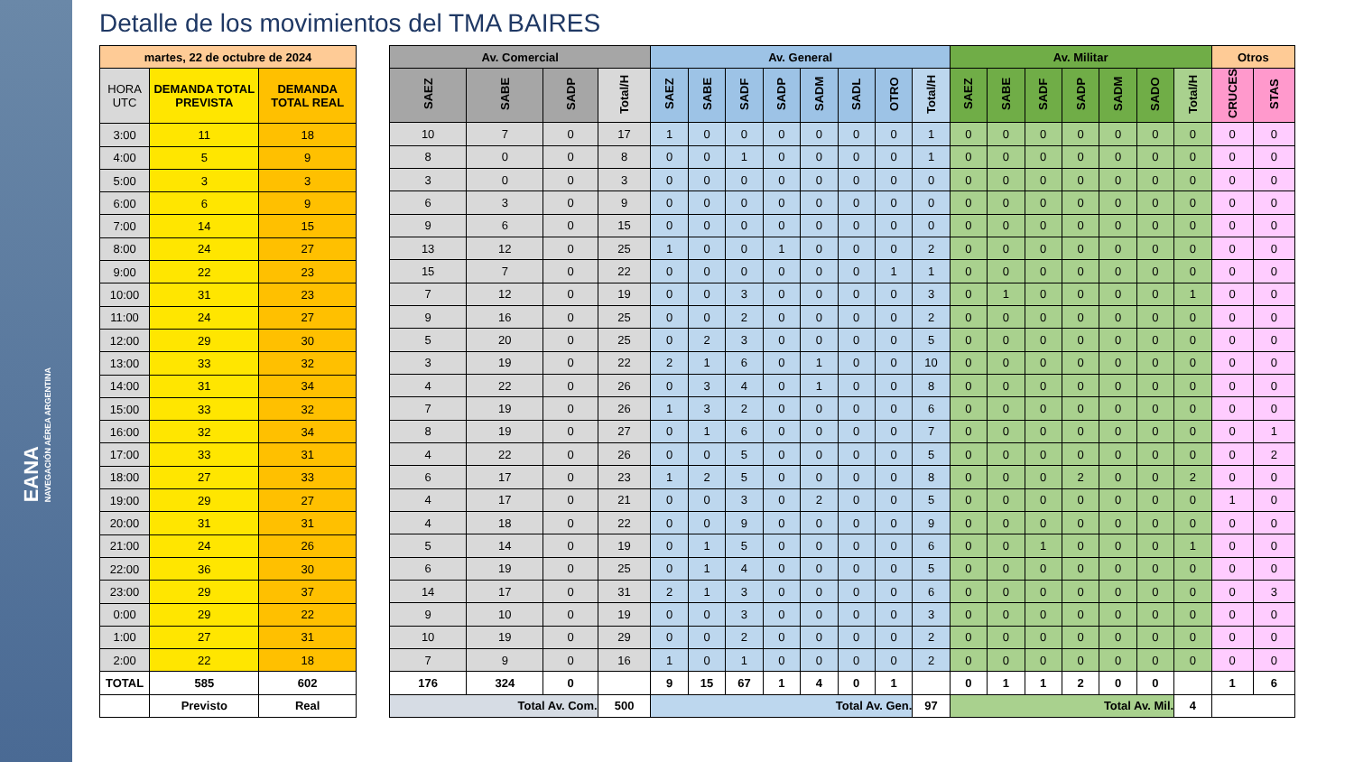EANA
NAVEGACIÓN AÉREA ARGENTINA
Detalle de los movimientos del TMA BAIRES
| martes, 22 de octubre de 2024 | | |
| --- | --- | --- |
| HORA UTC | DEMANDA TOTAL PREVISTA | DEMANDA TOTAL REAL |
| 3:00 | 11 | 18 |
| 4:00 | 5 | 9 |
| 5:00 | 3 | 3 |
| 6:00 | 6 | 9 |
| 7:00 | 14 | 15 |
| 8:00 | 24 | 27 |
| 9:00 | 22 | 23 |
| 10:00 | 31 | 23 |
| 11:00 | 24 | 27 |
| 12:00 | 29 | 30 |
| 13:00 | 33 | 32 |
| 14:00 | 31 | 34 |
| 15:00 | 33 | 32 |
| 16:00 | 32 | 34 |
| 17:00 | 33 | 31 |
| 18:00 | 27 | 33 |
| 19:00 | 29 | 27 |
| 20:00 | 31 | 31 |
| 21:00 | 24 | 26 |
| 22:00 | 36 | 30 |
| 23:00 | 29 | 37 |
| 0:00 | 29 | 22 |
| 1:00 | 27 | 31 |
| 2:00 | 22 | 18 |
| TOTAL | 585 | 602 |
| | Previsto | Real |
| Av. Comercial | | | | Av. General | | | | | | | | Av. Militar | | | | | | | Otros | |
| --- | --- | --- | --- | --- | --- | --- | --- | --- | --- | --- | --- | --- | --- | --- | --- | --- | --- | --- | --- | --- |
| SAEZ | SABE | SADP | Total/H | SAEZ | SABE | SADF | SADP | SADM | SADL | OTRO | Total/H | SAEZ | SABE | SADF | SADP | SADM | SADO | Total/H | CRUCES | STAS |
| 10 | 7 | 0 | 17 | 1 | 0 | 0 | 0 | 0 | 0 | 0 | 1 | 0 | 0 | 0 | 0 | 0 | 0 | 0 | 0 | 0 |
| 8 | 0 | 0 | 8 | 0 | 0 | 1 | 0 | 0 | 0 | 0 | 1 | 0 | 0 | 0 | 0 | 0 | 0 | 0 | 0 | 0 |
| 3 | 0 | 0 | 3 | 0 | 0 | 0 | 0 | 0 | 0 | 0 | 0 | 0 | 0 | 0 | 0 | 0 | 0 | 0 | 0 | 0 |
| 6 | 3 | 0 | 9 | 0 | 0 | 0 | 0 | 0 | 0 | 0 | 0 | 0 | 0 | 0 | 0 | 0 | 0 | 0 | 0 | 0 |
| 9 | 6 | 0 | 15 | 0 | 0 | 0 | 0 | 0 | 0 | 0 | 0 | 0 | 0 | 0 | 0 | 0 | 0 | 0 | 0 | 0 |
| 13 | 12 | 0 | 25 | 1 | 0 | 0 | 1 | 0 | 0 | 0 | 2 | 0 | 0 | 0 | 0 | 0 | 0 | 0 | 0 | 0 |
| 15 | 7 | 0 | 22 | 0 | 0 | 0 | 0 | 0 | 0 | 1 | 1 | 0 | 0 | 0 | 0 | 0 | 0 | 0 | 0 | 0 |
| 7 | 12 | 0 | 19 | 0 | 0 | 3 | 0 | 0 | 0 | 0 | 3 | 0 | 1 | 0 | 0 | 0 | 0 | 1 | 0 | 0 |
| 9 | 16 | 0 | 25 | 0 | 0 | 2 | 0 | 0 | 0 | 0 | 2 | 0 | 0 | 0 | 0 | 0 | 0 | 0 | 0 | 0 |
| 5 | 20 | 0 | 25 | 0 | 2 | 3 | 0 | 0 | 0 | 0 | 5 | 0 | 0 | 0 | 0 | 0 | 0 | 0 | 0 | 0 |
| 3 | 19 | 0 | 22 | 2 | 1 | 6 | 0 | 1 | 0 | 0 | 10 | 0 | 0 | 0 | 0 | 0 | 0 | 0 | 0 | 0 |
| 4 | 22 | 0 | 26 | 0 | 3 | 4 | 0 | 1 | 0 | 0 | 8 | 0 | 0 | 0 | 0 | 0 | 0 | 0 | 0 | 0 |
| 7 | 19 | 0 | 26 | 1 | 3 | 2 | 0 | 0 | 0 | 0 | 6 | 0 | 0 | 0 | 0 | 0 | 0 | 0 | 0 | 0 |
| 8 | 19 | 0 | 27 | 0 | 1 | 6 | 0 | 0 | 0 | 0 | 7 | 0 | 0 | 0 | 0 | 0 | 0 | 0 | 0 | 1 |
| 4 | 22 | 0 | 26 | 0 | 0 | 5 | 0 | 0 | 0 | 0 | 5 | 0 | 0 | 0 | 0 | 0 | 0 | 0 | 0 | 2 |
| 6 | 17 | 0 | 23 | 1 | 2 | 5 | 0 | 0 | 0 | 0 | 8 | 0 | 0 | 0 | 2 | 0 | 0 | 2 | 0 | 0 |
| 4 | 17 | 0 | 21 | 0 | 0 | 3 | 0 | 2 | 0 | 0 | 5 | 0 | 0 | 0 | 0 | 0 | 0 | 0 | 1 | 0 |
| 4 | 18 | 0 | 22 | 0 | 0 | 9 | 0 | 0 | 0 | 0 | 9 | 0 | 0 | 0 | 0 | 0 | 0 | 0 | 0 | 0 |
| 5 | 14 | 0 | 19 | 0 | 1 | 5 | 0 | 0 | 0 | 0 | 6 | 0 | 0 | 1 | 0 | 0 | 0 | 1 | 0 | 0 |
| 6 | 19 | 0 | 25 | 0 | 1 | 4 | 0 | 0 | 0 | 0 | 5 | 0 | 0 | 0 | 0 | 0 | 0 | 0 | 0 | 0 |
| 14 | 17 | 0 | 31 | 2 | 1 | 3 | 0 | 0 | 0 | 0 | 6 | 0 | 0 | 0 | 0 | 0 | 0 | 0 | 0 | 3 |
| 9 | 10 | 0 | 19 | 0 | 0 | 3 | 0 | 0 | 0 | 0 | 3 | 0 | 0 | 0 | 0 | 0 | 0 | 0 | 0 | 0 |
| 10 | 19 | 0 | 29 | 0 | 0 | 2 | 0 | 0 | 0 | 0 | 2 | 0 | 0 | 0 | 0 | 0 | 0 | 0 | 0 | 0 |
| 7 | 9 | 0 | 16 | 1 | 0 | 1 | 0 | 0 | 0 | 0 | 2 | 0 | 0 | 0 | 0 | 0 | 0 | 0 | 0 | 0 |
| 176 | 324 | 0 | | 9 | 15 | 67 | 1 | 4 | 0 | 1 | | 0 | 1 | 1 | 2 | 0 | 0 | | 1 | 6 |
| Total Av. Com. | | | 500 | Total Av. Gen. | | | | | | | 97 | Total Av. Mil. | | | | | | 4 | | |